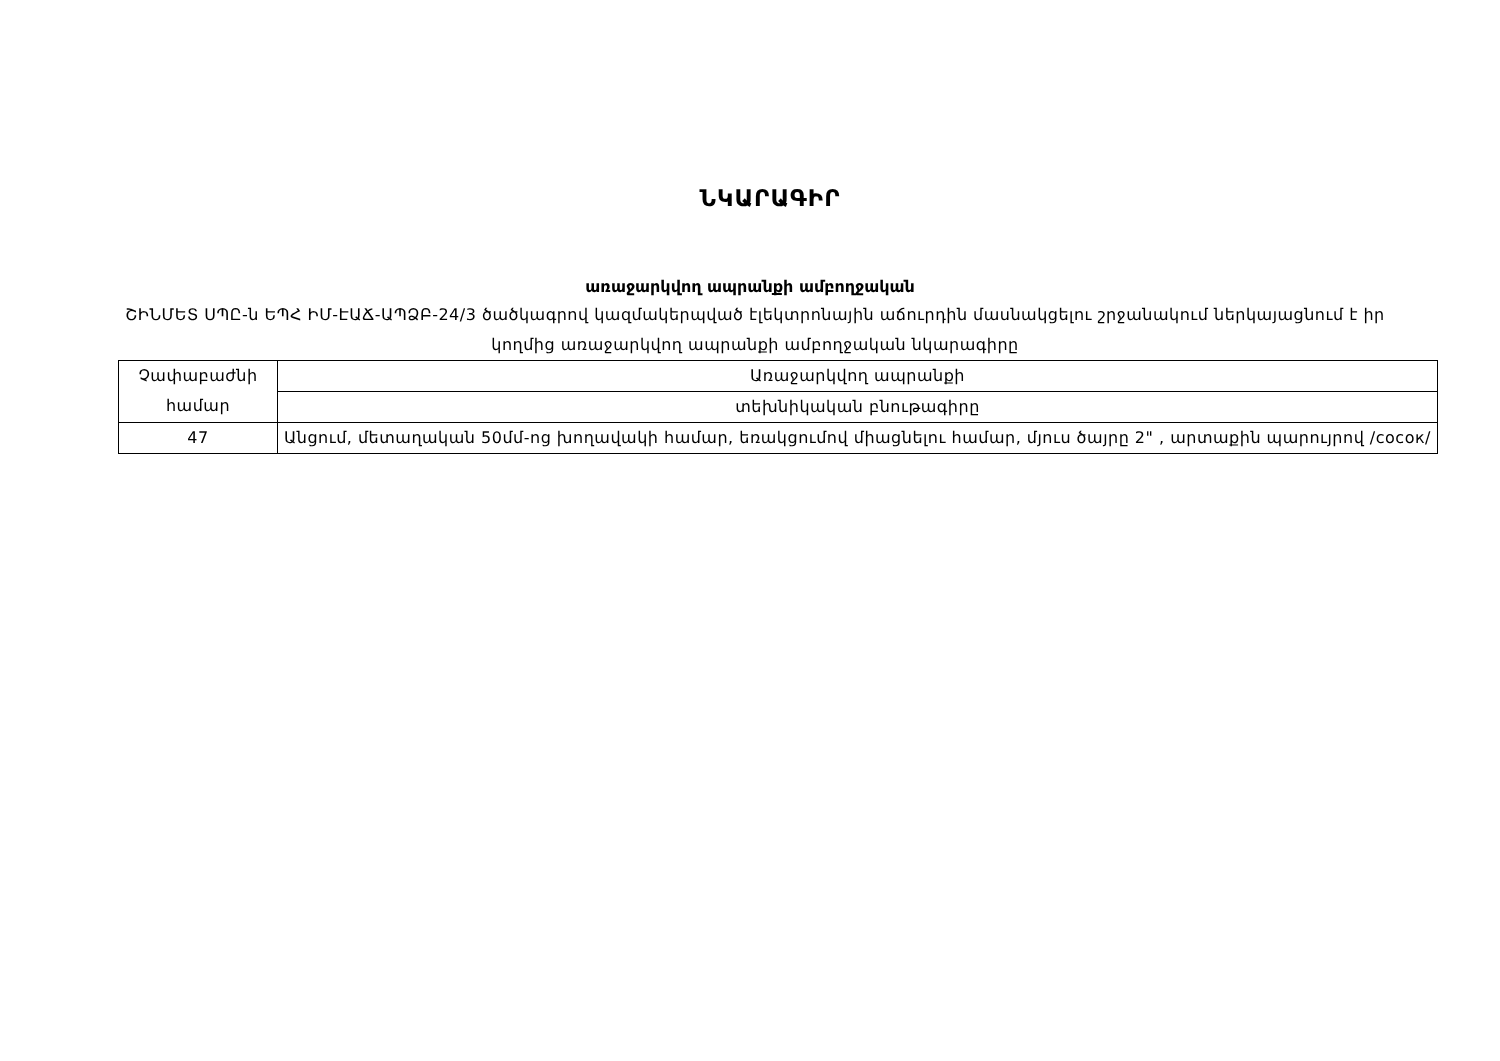ՆԿԱՐԱԳԻՐ
առաջարկվող ապրանքի ամբողջական
ՇԻՆՄԵՏ ՍՊԸ-ն ԵՊՀ ԻՄ-ԷԱՃ-ԱՊՁԲ-24/3 ծածկագրով կազմակերպված էլեկտրոնային աճուրդին մասնակցելու շրջանակում ներկայացնում է իր կողմից առաջարկվող ապրանքի ամբողջական նկարագիրը
| Չափաբաժնի համար | Առաջարկվող ապրանքի |
| | տեխնիկական բնութագիրը |
| 47 | Անցում, մետաղական 50մմ-ոց խողավակի համար, եռակցումով միացնելու համար, մյուս ծայրը 2" , արտաքին պարույրով /сосок/ |